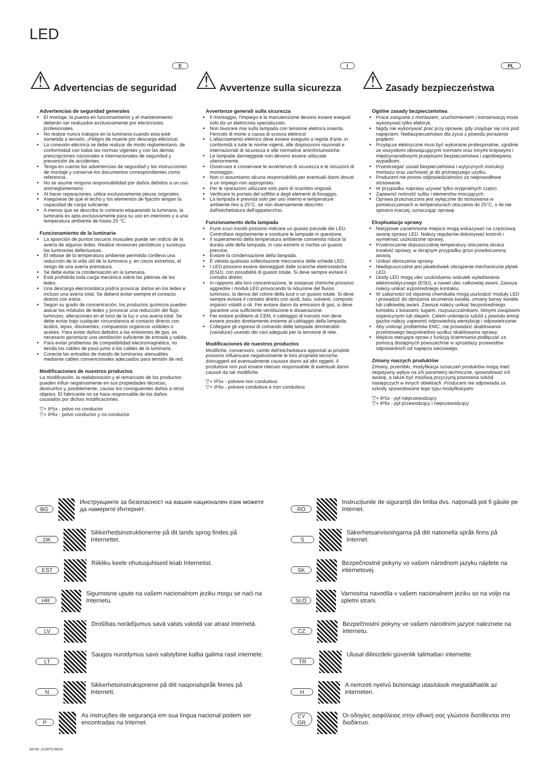LED
E
⚠ Advertencias de seguridad
Advertencias de seguridad generales
El montaje, la puesta en funcionamiento y el mantenimiento deberán ser realizados exclusivamente por electricistas profesionales.
No realice nunca trabajos en la luminaria cuando esta esté sometida a tensión. ¡Peligro de muerte por descarga eléctrica!
La conexión eléctrica se debe realizar de modo reglamentario, de conformidad con todas las normas vigentes y con las demás prescripciones nacionales e internacionales de seguridad y prevención de accidentes.
Tenga en cuenta las advertencias de seguridad y las instrucciones de montaje y conserve los documentos correspondientes como referencia.
No se asume ninguna responsabilidad por daños debidos a un uso antirreglamentario.
Al hacer reparaciones, utilice exclusivamente piezas originales.
Asegúrese de que el techo y los elementos de fijación tengan la capacidad de carga suficiente.
A menos que se describa lo contrario etiquetando la luminaria, la luminaria es apta exclusivamente para su uso en interiores y a una temperatura ambiente de hasta 25 °C.
Funcionamiento de la luminaria
La aparición de puntos oscuros inusuales puede ser indicio de la avería de algunos ledes. Realice revisiones periódicas y sustituya las luminarias defectuosas.
El rebase de la temperatura ambiente permitida conlleva una reducción de la vida útil de la luminaria y, en casos extremos, el riesgo de una avería prematura.
Se debe evitar la condensación en la luminaria.
Está prohibida toda carga mecánica sobre las pletinas de los ledes.
Una descarga electrostática podría provocar daños en los ledes e incluso una avería total. Se deberá evitar siempre el contacto directo con estos.
Según su grado de concentración, los productos químicos pueden atacar los módulos de ledes y provocar una reducción del flujo luminoso, alteraciones en el tono de la luz o una avería total. Se debe evitar bajo cualquier circunstancia el contacto directo con ácidos, lejías, disolventes, compuestos orgánicos volátiles o aceites. Para evitar daños debidos a las emisiones de gas, es necesario garantizar una ventilación suficiente de entrada y salida.
Para evitar problemas de compatibilidad electromagnética, no tienda los cables de paso junto a los cables de la luminaria.
Conecte las entradas de mando de luminarias atenuables mediante cables convencionales adecuados para tensión de red.
Modificaciones de nuestros productos
La modificación, la reelaboración y el remarcado de los productos pueden influir negativamente en sus propiedades técnicas, destruirlos y, posiblemente, causar los consiguientes daños a otros objetos. El fabricante no se hace responsable de los daños causados por dichas modificaciones.
▽+ IP5x - polvo no conductor
▽+ IP6x - polvo conductor y no conductor
I
⚠ Avvertenze sulla sicurezza
Avvertenze generali sulla sicurezza
Il montaggio, l'impiego e la manutenzione devono essere eseguiti solo da un elettricista specializzato.
Non lavorare mai sulla lampada con tensione elettrica inserita. Pericolo di morte a causa di scossa elettrica!
L'allacciamento elettrico deve essere eseguito a regola d'arte, in conformità a tutte le norme vigenti, alle disposizioni nazionali e internazionali di sicurezza e alle normative antinfortunistiche.
Le lampade danneggiate non devono essere utilizzate ulteriormente.
Osservare e conservare le avvertenze di sicurezza e le istruzioni di montaggio.
Non ci assumiamo alcuna responsabilità per eventuali danni dovuti a un impiego non appropriato.
Per le riparazioni utilizzare solo parti di ricambio originali.
Verificare la portata del soffitto e degli elementi di fissaggio.
La lampada è prevista solo per uso interno e temperature ambiente fino a 25°C, se non diversamente descritto dall'etichettatura dell'apparecchio.
Funzionamento della lampada
Punti scuri insoliti possono indicare un guasto parziale dei LED. Controllare regolarmente e sostituire le lampade in questione.
Il superamento della temperatura ambiente consentita riduce la durata utile della lampada, in casi estremi si rischia un guasto precoce.
Evitare la condensazione della lampada.
È vietata qualsiasi sollecitazione meccanica delle schede LED.
I LED possono essere danneggiati dalle scariche elettrostatiche (ESD), con possibilità di guasto totale. Si deve sempre evitare il contatto diretto.
In rapporto alla loro concentrazione, le sostanze chimiche possono aggredire i moduli LED provocando la riduzione del flusso luminoso, la deriva del colore della luce o un guasto totale. Si deve sempre evitare il contatto diretto con acidi, basi, solventi, composti organici volatili o oli. Per evitare danni da emissioni di gas, si deve garantire una sufficiente ventilazione e disaerazione.
Per evitare problemi di CEM, il cablaggio di transito non deve essere posato direttamente insieme al cablaggio della lampada.
Collegare gli ingressi di comando delle lampade dimmerabili (varialuce) usando dei cavi adeguati per la tensione di rete.
Modificaciones de nuestros productos
Modifiche, conversioni, cambi dell'etichettatura apportati ai prodotti possono influenzare negativamente le loro proprietà tecniche, distruggerli ed eventualmente causare danni ad altri oggetti. Il produttore non può essere ritenuto responsabile di eventuali danni causati da tali modifiche.
▽+ IP5x - polvere non conduttiva
▽+ IP6x - polvere conduttiva e non conduttiva
PL
⚠ Zasady bezpieczeństwa
Ogólne zasady bezpieczeństwa
Prace związane z montażem, uruchomieniem i konserwacją może wykonywać tylko elektryk.
Nigdy nie wykonywać prac przy oprawie, gdy znajduje się ona pod napięciem. Niebezpieczeństwo dla życia z powodu porażenia prądem!
Przyłącze elektryczne musi być wykonane profesjonalnie, zgodnie ze wszystkimi obowiązującymi normami oraz innymi krajowymi i międzynarodowymi przepisami bezpieczeństwa i zapobiegania wypadkom.
Przestrzegać zasad bezpieczeństwa i wytycznych instrukcji montażu oraz zachować je do późniejszego użytku.
Producent nie ponosi odpowiedzialności za nieprawidłowe stosowanie.
W przypadku naprawy używać tylko oryginalnych części.
Zapewnić nośność sufitu i elementów mocujących.
Oprawa przeznaczona jest wyłącznie do stosowania w pomieszczeniach w temperaturach otoczenia do 25°C, o ile nie opisano inaczej, oznaczając oprawę.
Eksploatacja oprawy
Nietypowe zaciemnione miejsca mogą wskazywać na częściową awarię oprawy LED. Należy regularnie dokonywać kontroli i wymieniać uszkodzone oprawy,
Przekroczenie dopuszczalnej temperatury otoczenia skraca trwałość oprawy, w skrajnym przypadku grozi przedwczesną awarią.
Unikać obroszenia oprawy.
Niedopuszczalne jest jakiekolwiek obciążenie mechaniczne płytek LED.
Diody LED mogą ulec uszkodzeniu wskutek wyładowania elektrostatycznego (ESD), a nawet ulec całkowitej awarii. Zawsze należy unikać ezpośredniego kontaktu.
W zależności od stężenia chemikalia mogą uszkodzić moduły LED i prowadzić do obniżenia strumienia światła, zmiany barwy światła lub całkowitej awarii. Zawsze należy unikać bezpośredniego kontaktu z kwasami, ługami, rozpuszczalnikami, lotnymi związkami organicznymi lub olejami. Celem uniknięcia szkód z powodu emisji gazów należy zapewnić odpowiednią wentylację i odpowietrzanie.
Aby uniknąć problemów EMC, nie prowadzić okablowania przelotowego bezpośrednio wzdłuż okablowania oprawy.
Wejścia sterujące opraw z funkcją ściemniania podłączać za pomocą dostępnych powszechnie w sprzedaży przewodów odpowiednich od napięcia sieciowego.
Zmiany naszych produktów
Zmiany, przeróbki, modyfikacja oznaczeń produktów mogą mieć negatywny wpływ na ich parametry techniczne, spowodować ich awarię, a także być możliwą przyczyną powstania szkód następczych w innych obiektach. Producent nie odpowiada za szkody spowodowane tego typu modyfikacjami.
▽+ IP5x - pył nieprzewodzący
▽+ IP6x - pył przewodzący i nieprzewodzący
BG
Инструкциите за безопасност на вашия национален език можете да намерите Интернет.
RO
Instrucțiunile de siguranță din limba dvs. națională pot fi găsite pe Internet.
DK
Sikkerhedsinstruktionerne på dit lands sprog findes på Internettet.
S
Säkerhetsanvisningarna på ditt nationella språk finns på Internet.
EST
Riikliku keele ohutusjuhiseid leiab Internetist.
SK
Bezpečnostné pokyny vo vašom národnom jazyku nájdete na internetovej.
HR
Sigurnosne upute na vašem nacionalnom jeziku mogu se naći na Internetu.
SLO
Varnostna navodila v vašem nacionalnem jeziku so na voljo na spletni strani.
LV
Drošības norādījumus savā valsts valodā var atrast internetā.
CZ
Bezpečnostní pokyny ve vašem národním jazyce naleznete na internetu.
LT
Saugos nurodymus savo valstybine kalba galima rasti internete.
TR
Ulusal dilinizdeki güvenlik talimatları internette.
N
Sikkerhetsinstruksjonene på ditt nasjonalspråk finnes på Internett.
H
A nemzeti nyelvű biztonsági utasítások megtalálhatók az interneten.
P
As instruções de segurança em sua língua nacional podem ser encontradas na Internet.
CY
GR
Οι οδηγίες ασφάλειας στην εθνική σας γλώσσα διατίθενται στο διαδίκτυο.
Art-Nr: 212875-06/24